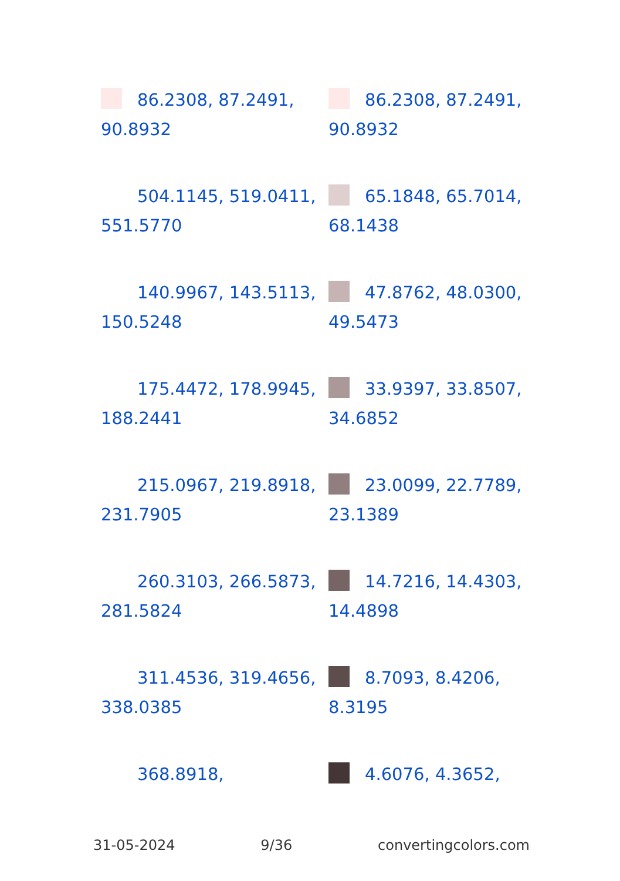86.2308, 87.2491, 90.8932
86.2308, 87.2491, 90.8932
504.1145, 519.0411, 551.5770
65.1848, 65.7014, 68.1438
140.9967, 143.5113, 150.5248
47.8762, 48.0300, 49.5473
175.4472, 178.9945, 188.2441
33.9397, 33.8507, 34.6852
215.0967, 219.8918, 231.7905
23.0099, 22.7789, 23.1389
260.3103, 266.5873, 281.5824
14.7216, 14.4303, 14.4898
311.4536, 319.4656, 338.0385
8.7093, 8.4206, 8.3195
368.8918,
4.6076, 4.3652,
31-05-2024 9/36 convertingcolors.com